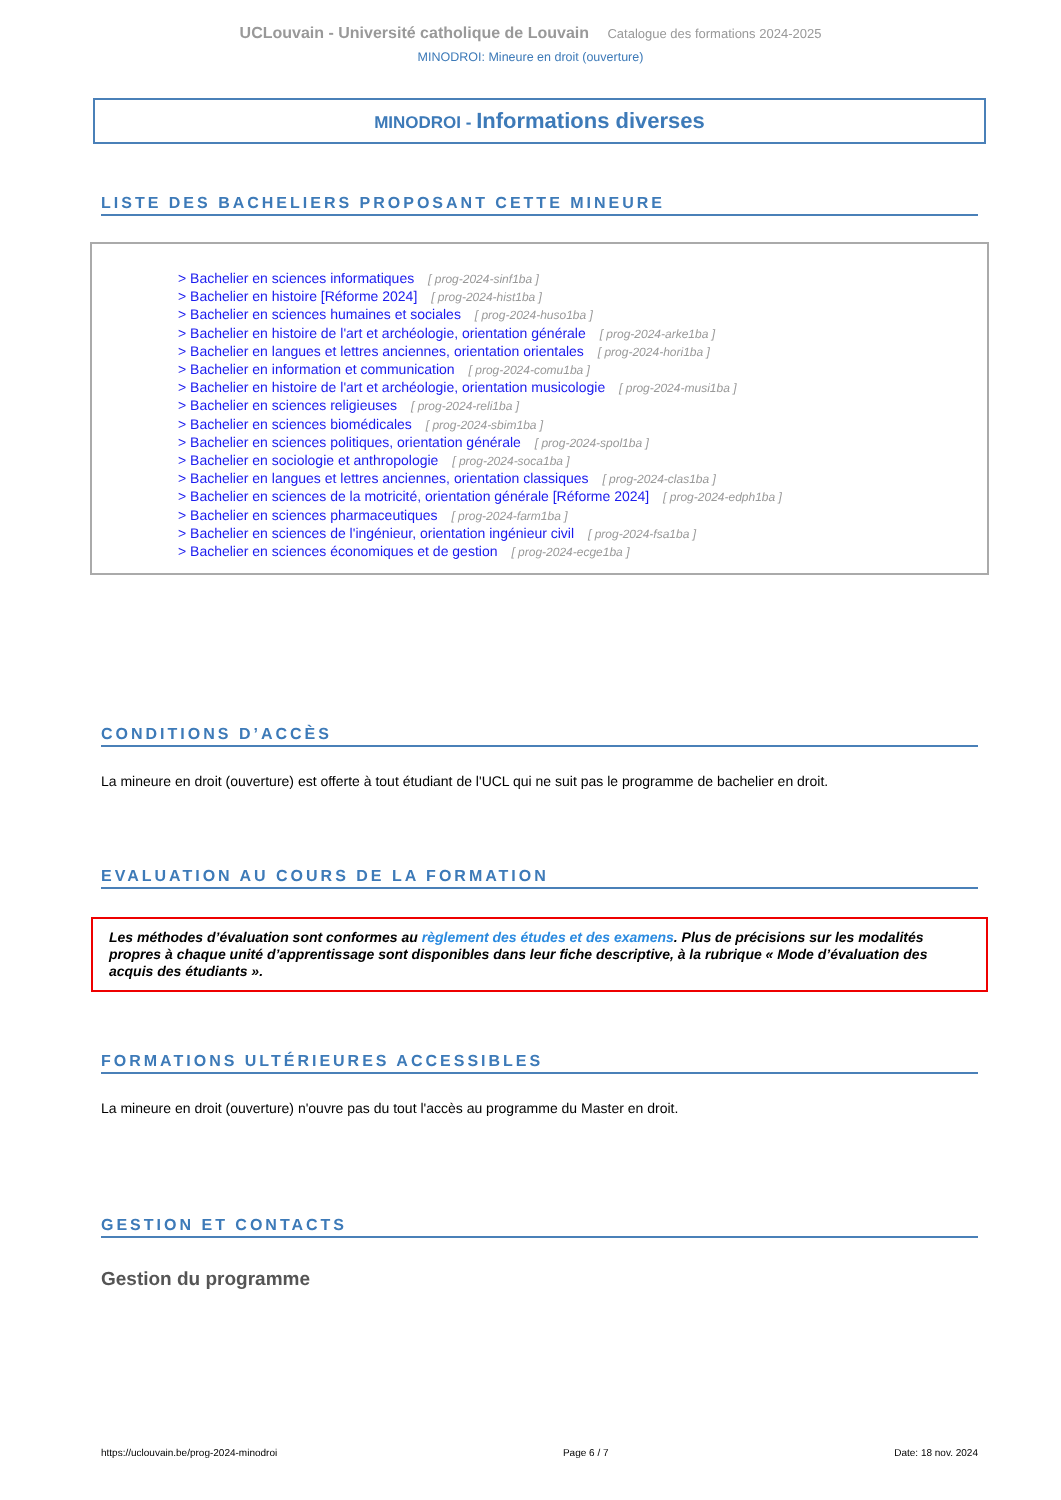UCLouvain - Université catholique de Louvain Catalogue des formations 2024-2025
MINODROI: Mineure en droit (ouverture)
MINODROI - Informations diverses
LISTE DES BACHELIERS PROPOSANT CETTE MINEURE
> Bachelier en sciences informatiques [ prog-2024-sinf1ba ]
> Bachelier en histoire [Réforme 2024] [ prog-2024-hist1ba ]
> Bachelier en sciences humaines et sociales [ prog-2024-huso1ba ]
> Bachelier en histoire de l'art et archéologie, orientation générale [ prog-2024-arke1ba ]
> Bachelier en langues et lettres anciennes, orientation orientales [ prog-2024-hori1ba ]
> Bachelier en information et communication [ prog-2024-comu1ba ]
> Bachelier en histoire de l'art et archéologie, orientation musicologie [ prog-2024-musi1ba ]
> Bachelier en sciences religieuses [ prog-2024-reli1ba ]
> Bachelier en sciences biomédicales [ prog-2024-sbim1ba ]
> Bachelier en sciences politiques, orientation générale [ prog-2024-spol1ba ]
> Bachelier en sociologie et anthropologie [ prog-2024-soca1ba ]
> Bachelier en langues et lettres anciennes, orientation classiques [ prog-2024-clas1ba ]
> Bachelier en sciences de la motricité, orientation générale [Réforme 2024] [ prog-2024-edph1ba ]
> Bachelier en sciences pharmaceutiques [ prog-2024-farm1ba ]
> Bachelier en sciences de l'ingénieur, orientation ingénieur civil [ prog-2024-fsa1ba ]
> Bachelier en sciences économiques et de gestion [ prog-2024-ecge1ba ]
CONDITIONS D’ACCÈS
La mineure en droit (ouverture) est offerte à tout étudiant de l'UCL qui ne suit pas le programme de bachelier en droit.
EVALUATION AU COURS DE LA FORMATION
Les méthodes d’évaluation sont conformes au règlement des études et des examens. Plus de précisions sur les modalités propres à chaque unité d’apprentissage sont disponibles dans leur fiche descriptive, à la rubrique « Mode d’évaluation des acquis des étudiants ».
FORMATIONS ULTÉRIEURES ACCESSIBLES
La mineure en droit (ouverture) n'ouvre pas du tout l'accès au programme du Master en droit.
GESTION ET CONTACTS
Gestion du programme
https://uclouvain.be/prog-2024-minodroi Page 6 / 7 Date: 18 nov. 2024